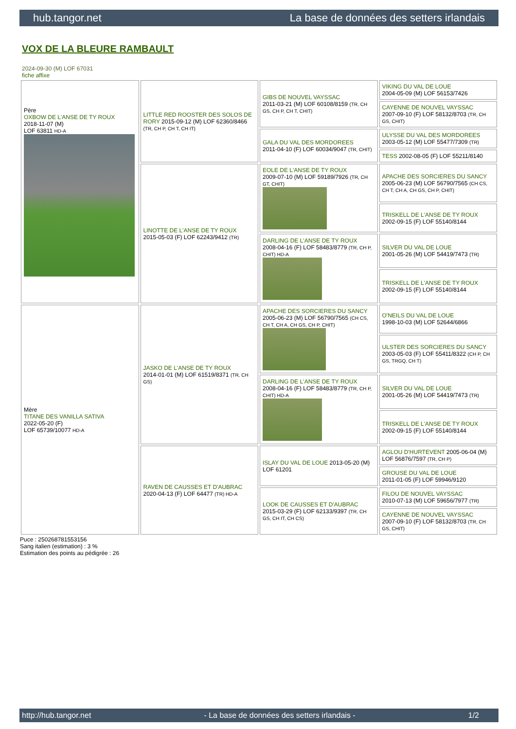hub.tangor.net La base de données des setters irlandais
VOX DE LA BLEURE RAMBAULT
2024-09-30 (M) LOF 67031
fiche affixe
| Père OXBOW DE L'ANSE DE TY ROUX 2018-11-07 (M) LOF 63811 HD-A | LITTLE RED ROOSTER DES SOLOS DE RORY 2015-09-12 (M) LOF 62360/8466 (TR, CH P, CH T, CH IT) | GIBS DE NOUVEL VAYSSAC 2011-03-21 (M) LOF 60108/8159 (TR, CH GS, CH P, CH T, CHIT) | VIKING DU VAL DE LOUE 2004-05-09 (M) LOF 56153/7426 |
| | | | CAYENNE DE NOUVEL VAYSSAC 2007-09-10 (F) LOF 58132/8703 (TR, CH GS, CHIT) |
| | | GALA DU VAL DES MORDOREES 2011-04-10 (F) LOF 60034/9047 (TR, CHIT) | ULYSSE DU VAL DES MORDOREES 2003-05-12 (M) LOF 55477/7309 (TR) |
| | | | TESS 2002-08-05 (F) LOF 55211/8140 |
| | LINOTTE DE L'ANSE DE TY ROUX 2015-05-03 (F) LOF 62243/9412 (TR) | EOLE DE L'ANSE DE TY ROUX 2009-07-10 (M) LOF 59189/7926 (TR, CH GT, CHIT) | APACHE DES SORCIERES DU SANCY 2005-06-23 (M) LOF 56790/7565 (CH CS, CH T, CH A, CH GS, CH P, CHIT) |
| | | | TRISKELL DE L'ANSE DE TY ROUX 2002-09-15 (F) LOF 55140/8144 |
| | | DARLING DE L'ANSE DE TY ROUX 2008-04-16 (F) LOF 58483/8779 (TR, CH P, CHIT) HD-A | SILVER DU VAL DE LOUE 2001-05-26 (M) LOF 54419/7473 (TR) |
| | | | TRISKELL DE L'ANSE DE TY ROUX 2002-09-15 (F) LOF 55140/8144 |
| Mère TITANE DES VANILLA SATIVA 2022-05-20 (F) LOF 65739/10077 HD-A | JASKO DE L'ANSE DE TY ROUX 2014-01-01 (M) LOF 61519/8371 (TR, CH GS) | APACHE DES SORCIERES DU SANCY 2005-06-23 (M) LOF 56790/7565 (CH CS, CH T, CH A, CH GS, CH P, CHIT) | O'NEILS DU VAL DE LOUE 1998-10-03 (M) LOF 52644/6866 |
| | | | ULSTER DES SORCIERES DU SANCY 2003-05-03 (F) LOF 55411/8322 (CH P, CH GS, TRGQ, CH T) |
| | | DARLING DE L'ANSE DE TY ROUX 2008-04-16 (F) LOF 58483/8779 (TR, CH P, CHIT) HD-A | SILVER DU VAL DE LOUE 2001-05-26 (M) LOF 54419/7473 (TR) |
| | | | TRISKELL DE L'ANSE DE TY ROUX 2002-09-15 (F) LOF 55140/8144 |
| | RAVEN DE CAUSSES ET D'AUBRAC 2020-04-13 (F) LOF 64477 (TR) HD-A | ISLAY DU VAL DE LOUE 2013-05-20 (M) LOF 61201 | AGLOU D'HURTEVENT 2005-06-04 (M) LOF 56876/7597 (TR, CH P) |
| | | | GROUSE DU VAL DE LOUE 2011-01-05 (F) LOF 59946/9120 |
| | | LOOK DE CAUSSES ET D'AUBRAC 2015-03-29 (F) LOF 62133/9397 (TR, CH GS, CH IT, CH CS) | FILOU DE NOUVEL VAYSSAC 2010-07-13 (M) LOF 59656/7977 (TR) |
| | | | CAYENNE DE NOUVEL VAYSSAC 2007-09-10 (F) LOF 58132/8703 (TR, CH GS, CHIT) |
Puce : 250268781553156
Sang italien (estimation) : 3 %
Estimation des points au pédigrée : 26
http://hub.tangor.net - La base de données des setters irlandais - 1/2